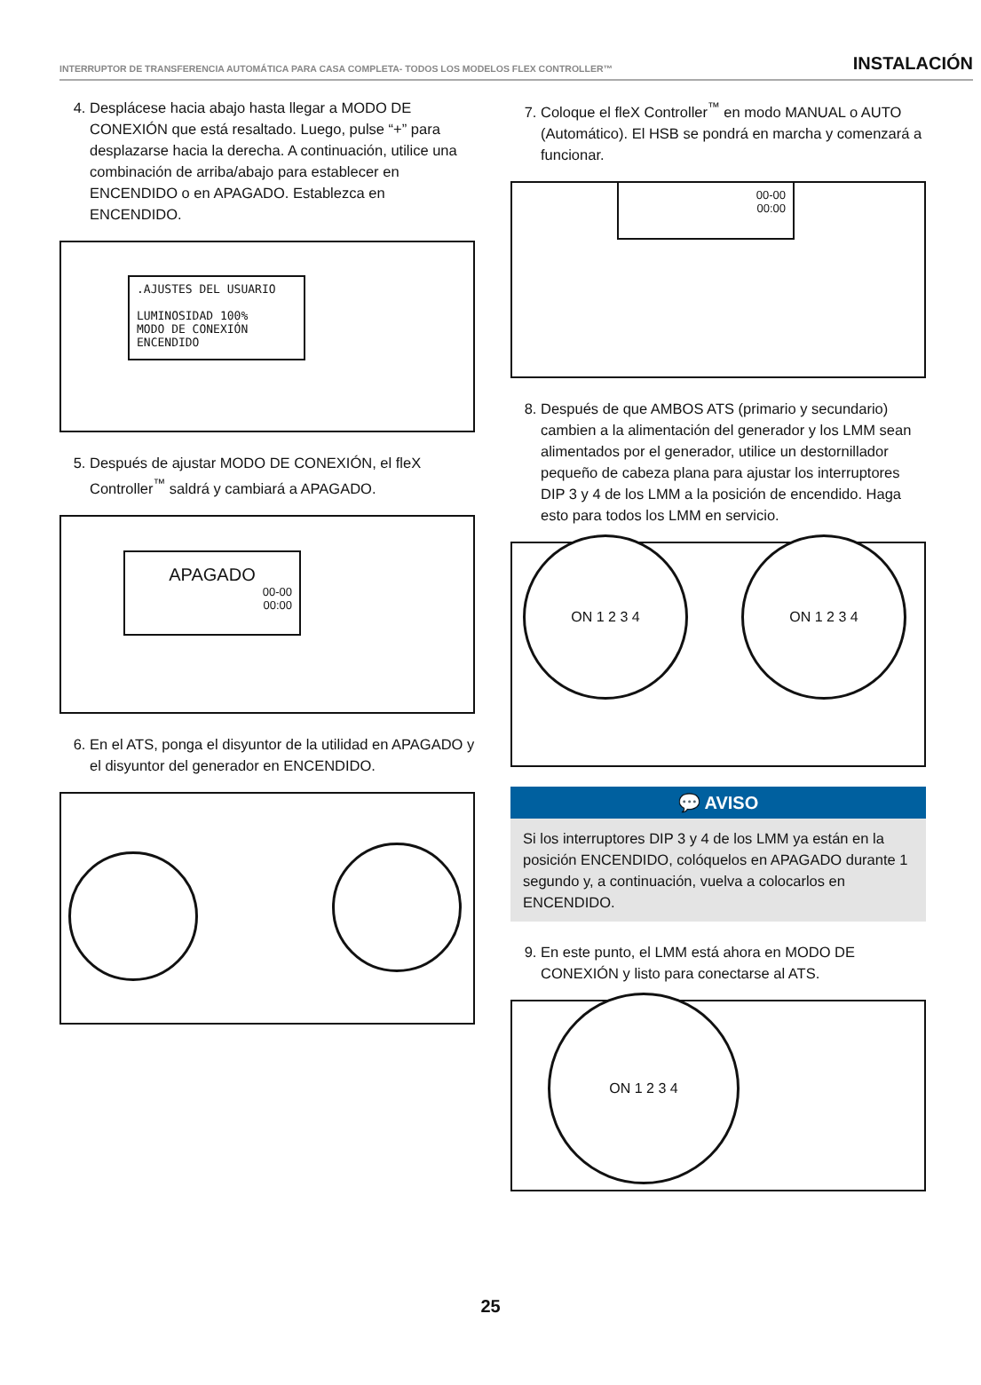INTERRUPTOR DE TRANSFERENCIA AUTOMÁTICA PARA CASA COMPLETA- TODOS LOS MODELOS FLEX CONTROLLER™ INSTALACIÓN
4. Desplácese hacia abajo hasta llegar a MODO DE CONEXIÓN que está resaltado. Luego, pulse “+” para desplazarse hacia la derecha. A continuación, utilice una combinación de arriba/abajo para establecer en ENCENDIDO o en APAGADO. Establezca en ENCENDIDO.
.AJUSTES DEL USUARIO
LUMINOSIDAD 100%
MODO DE CONEXIÓN ENCENDIDO
5. Después de ajustar MODO DE CONEXIÓN, el fleX Controller<sup>™</sup> saldrá y cambiará a APAGADO.
APAGADO
00-00
00:00
6. En el ATS, ponga el disyuntor de la utilidad en APAGADO y el disyuntor del generador en ENCENDIDO.
7. Coloque el fleX Controller<sup>™</sup> en modo MANUAL o AUTO (Automático). El HSB se pondrá en marcha y comenzará a funcionar.
00-00
00:00
8. Después de que AMBOS ATS (primario y secundario) cambien a la alimentación del generador y los LMM sean alimentados por el generador, utilice un destornillador pequeño de cabeza plana para ajustar los interruptores DIP 3 y 4 de los LMM a la posición de encendido. Haga esto para todos los LMM en servicio.
ON 1 2 3 4 ON 1 2 3 4
💬 AVISO
Si los interruptores DIP 3 y 4 de los LMM ya están en la posición ENCENDIDO, colóquelos en APAGADO durante 1 segundo y, a continuación, vuelva a colocarlos en ENCENDIDO.
9. En este punto, el LMM está ahora en MODO DE CONEXIÓN y listo para conectarse al ATS.
ON 1 2 3 4
25